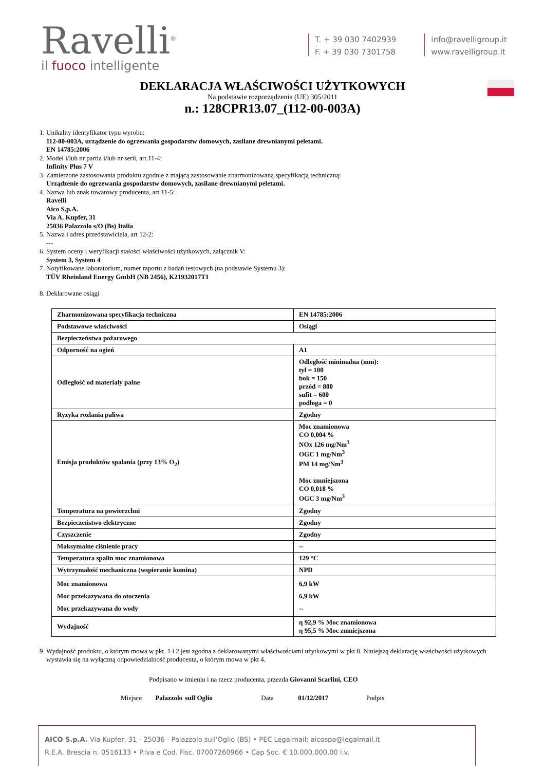Ravelli<sup>®</sup>
il fuoco intelligente
T. + 39 030 7402939
F. + 39 030 7301758
info@ravelligroup.it
www.ravelligroup.it
DEKLARACJA WŁAŚCIWOŚCI UŻYTKOWYCH
Na podstawie rozporządzenia (UE) 305/2011
n.: 128CPR13.07_(112-00-003A)
1. Unikalny identyfikator typu wyrobu:
112-00-003A, urządzenie do ogrzewania gospodarstw domowych, zasilane drewnianymi peletami.
EN 14785:2006
2. Model i/lub nr partia i/lub nr serii, art.11-4:
Infinity Plus 7 V
3. Zamierzone zastosowania produktu zgodnie z mającą zastosowanie zharmonizowaną specyfikacją techniczną:
Urządzenie do ogrzewania gospodarstw domowych, zasilane drewnianymi peletami.
4. Nazwa lub znak towarowy producenta, art 11-5:
Ravelli
Aico S.p.A.
Via A. Kupfer, 31
25036 Palazzolo s/O (Bs) Italia
5. Nazwa i adres przedstawiciela, art 12-2:
---
6. System oceny i weryfikacji stałości właściwości użytkowych, załącznik V:
System 3, System 4
7. Notyfikowane laboratorium, numer raportu z badań testowych (na podstawie Systemu 3):
TÜV Rheinland Energy GmbH (NB 2456), K21932017T1
8. Deklarowane osiągi
| Zharmonizowana specyfikacja techniczna | EN 14785:2006 |
| Podstawowe właściwości | Osiągi |
| Bezpieczeństwa pożarowego | |
| Odporność na ogień | A1 |
| Odległość od materiały palne | Odległość minimalna (mm): tył = 100 bok = 150 przód = 800 sufit = 600 podłoga = 0 |
| Ryzyka rozlania paliwa | Zgodny |
| Emisja produktów spalania (przy 13% O<sub>2</sub>) | Moc znamionowa CO 0,004 % NOx 126 mg/Nm<sup>3</sup> OGC 1 mg/Nm<sup>3</sup> PM 14 mg/Nm<sup>3</sup> Moc zmniejszona CO 0,018 % OGC 3 mg/Nm<sup>3</sup> |
| Temperatura na powierzchni | Zgodny |
| Bezpieczeństwo elektryczne | Zgodny |
| Czyszczenie | Zgodny |
| Maksymalne ciśnienie pracy | -- |
| Temperatura spalin moc znamionowa | 129 °C |
| Wytrzymałość mechaniczna (wspieranie komina) | NPD |
| Moc znamionowa Moc przekazywana do otoczenia Moc przekazywana do wody | 6,9 kW 6,9 kW -- |
| Wydajność | η 92,9 % Moc znamionowa η 95,5 % Moc zmniejszona |
9. Wydajność produktu, o którym mowa w pkt. 1 i 2 jest zgodna z deklarowanymi właściwościami użytkowymi w pkt 8. Niniejszą deklarację właściwości użytkowych wystawia się na wyłączną odpowiedzialność producenta, o którym mowa w pkt 4.
Podpisano w imieniu i na rzecz producenta, przezda Giovanni Scarlini, CEO
Miejsce Palazzolo sull'Oglio Data 01/12/2017 Podpis
AICO S.p.A. Via Kupfer, 31 - 25036 - Palazzolo sull'Oglio (BS) • PEC Legalmail: aicospa@legalmail.it
R.E.A. Brescia n. 0516133 • P.iva e Cod. Fisc. 07007260966 • Cap Soc. € 10.000.000,00 i.v.